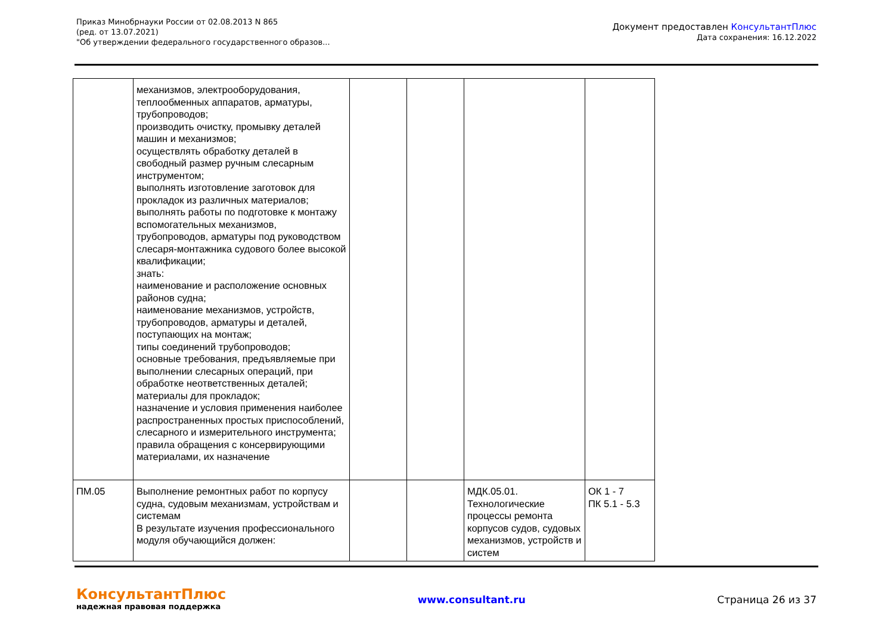Приказ Минобрнауки России от 02.08.2013 N 865
(ред. от 13.07.2021)
"Об утверждении федерального государственного образов...
Документ предоставлен КонсультантПлюс
Дата сохранения: 16.12.2022
| | механизмов, электрооборудования, теплообменных аппаратов, арматуры, трубопроводов; производить очистку, промывку деталей машин и механизмов; осуществлять обработку деталей в свободный размер ручным слесарным инструментом; выполнять изготовление заготовок для прокладок из различных материалов; выполнять работы по подготовке к монтажу вспомогательных механизмов, трубопроводов, арматуры под руководством слесаря-монтажника судового более высокой квалификации; знать: наименование и расположение основных районов судна; наименование механизмов, устройств, трубопроводов, арматуры и деталей, поступающих на монтаж; типы соединений трубопроводов; основные требования, предъявляемые при выполнении слесарных операций, при обработке неответственных деталей; материалы для прокладок; назначение и условия применения наиболее распространенных простых приспособлений, слесарного и измерительного инструмента; правила обращения с консервирующими материалами, их назначение | | | | |
| ПМ.05 | Выполнение ремонтных работ по корпусу судна, судовым механизмам, устройствам и системам В результате изучения профессионального модуля обучающийся должен: | | | МДК.05.01. Технологические процессы ремонта корпусов судов, судовых механизмов, устройств и систем | ОК 1 - 7 ПК 5.1 - 5.3 |
КонсультантПлюс
надежная правовая поддержка
www.consultant.ru Страница 26 из 37